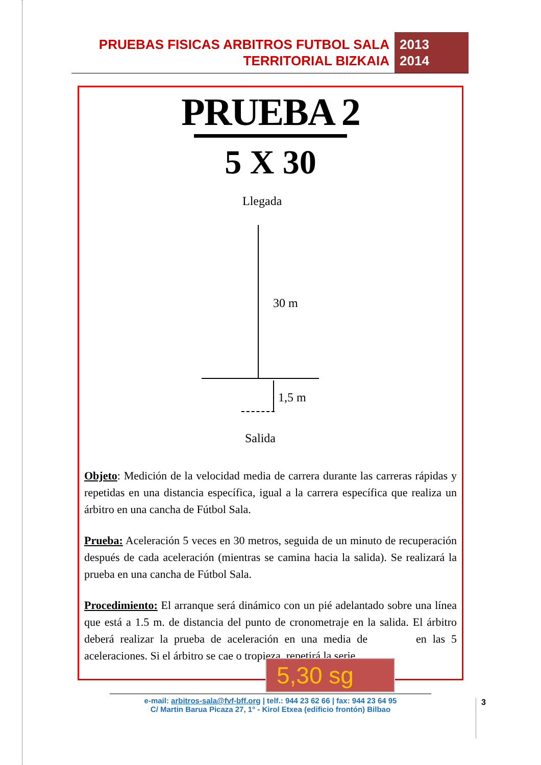PRUEBAS FISICAS ARBITROS FUTBOL SALA
TERRITORIAL BIZKAIA
2013
2014
PRUEBA 2
5 X 30
Llegada
30 m
1,5 m
Salida
Objeto: Medición de la velocidad media de carrera durante las carreras rápidas y repetidas en una distancia específica, igual a la carrera específica que realiza un árbitro en una cancha de Fútbol Sala.
Prueba: Aceleración 5 veces en 30 metros, seguida de un minuto de recuperación después de cada aceleración (mientras se camina hacia la salida). Se realizará la prueba en una cancha de Fútbol Sala.
Procedimiento: El arranque será dinámico con un pié adelantado sobre una línea que está a 1.5 m. de distancia del punto de cronometraje en la salida. El árbitro deberá realizar la prueba de aceleración en una media de en las 5 aceleraciones. Si el árbitro se cae o tropieza, repetirá la serie.
5,30 sg
e-mail: arbitros-sala@fvf-bff.org | telf.: 944 23 62 66 | fax: 944 23 64 95
C/ Martin Barua Picaza 27, 1° - Kirol Etxea (edificio frontón) Bilbao
3